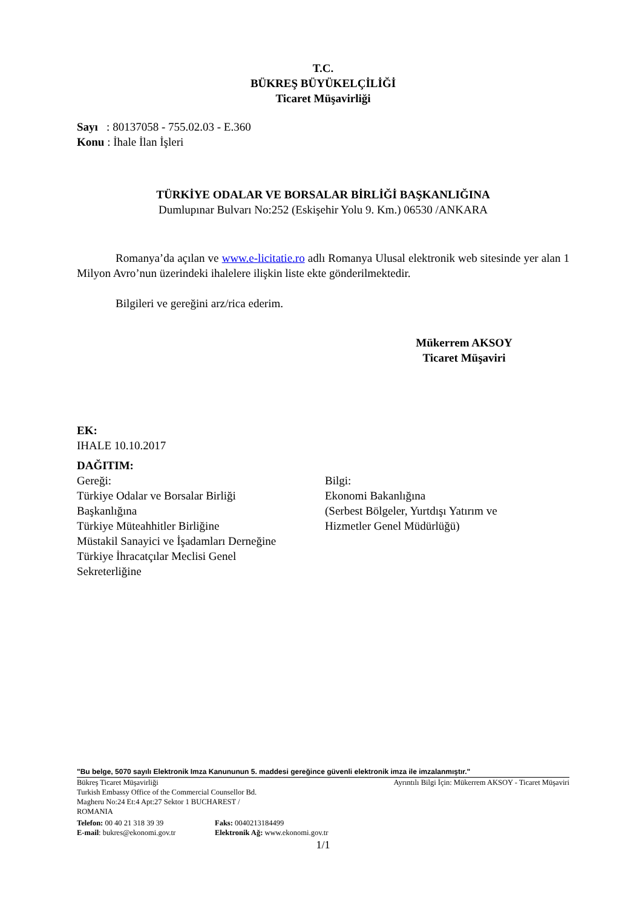T.C.
BÜKREŞ BÜYÜKELÇİLİĞİ
Ticaret Müşavirliği
Sayı : 80137058 - 755.02.03 - E.360
Konu : İhale İlan İşleri
TÜRKİYE ODALAR VE BORSALAR BİRLİĞİ BAŞKANLIĞINA
Dumlupınar Bulvarı No:252 (Eskişehir Yolu 9. Km.) 06530 /ANKARA
Romanya’da açılan ve www.e-licitatie.ro adlı Romanya Ulusal elektronik web sitesinde yer alan 1 Milyon Avro’nun üzerindeki ihalelere ilişkin liste ekte gönderilmektedir.
Bilgileri ve gereğini arz/rica ederim.
Mükerrem AKSOY
Ticaret Müşaviri
EK:
IHALE 10.10.2017
DAĞITIM:
Gereği:
Türkiye Odalar ve Borsalar Birliği
Başkanlığına
Türkiye Müteahhitler Birliğine
Müstakil Sanayici ve İşadamları Derneğine
Türkiye İhracatçılar Meclisi Genel
Sekreterliğine
Bilgi:
Ekonomi Bakanlığına
(Serbest Bölgeler, Yurtdışı Yatırım ve
Hizmetler Genel Müdürlüğü)
"Bu belge, 5070 sayılı Elektronik Imza Kanununun 5. maddesi gereğince güvenli elektronik imza ile imzalanmıştır."
Bükreş Ticaret Müşavirliği Ayrıntılı Bilgi İçin: Mükerrem AKSOY - Ticaret Müşaviri
Turkish Embassy Office of the Commercial Counsellor Bd.
Magheru No:24 Et:4 Apt:27 Sektor 1 BUCHAREST /
ROMANIA
Telefon: 00 40 21 318 39 39 Faks: 0040213184499
E-mail: bukres@ekonomi.gov.tr Elektronik Ağ: www.ekonomi.gov.tr
1/1